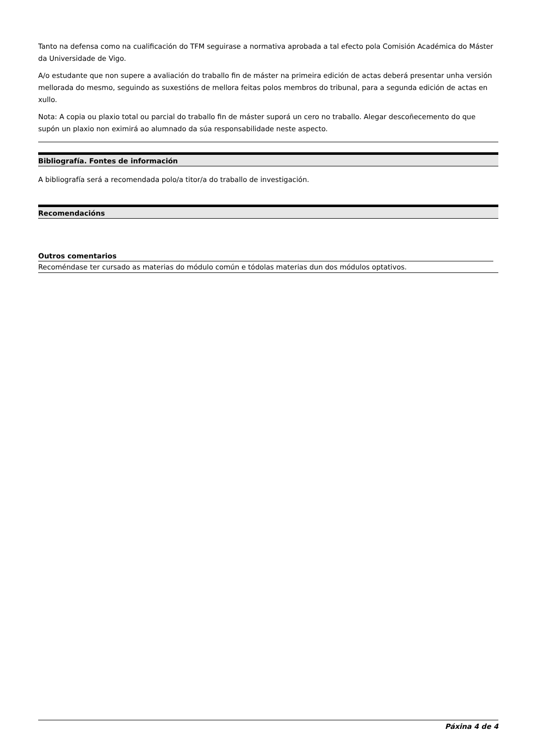Tanto na defensa como na cualificación do TFM seguirase a normativa aprobada a tal efecto pola Comisión Académica do Máster da Universidade de Vigo.
A/o estudante que non supere a avaliación do traballo fin de máster na primeira edición de actas deberá presentar unha versión mellorada do mesmo, seguindo as suxestións de mellora feitas polos membros do tribunal, para a segunda edición de actas en xullo.
Nota: A copia ou plaxio total ou parcial do traballo fin de máster suporá un cero no traballo. Alegar descoñecemento do que supón un plaxio non eximirá ao alumnado da súa responsabilidade neste aspecto.
Bibliografía. Fontes de información
A bibliografía será a recomendada polo/a titor/a do traballo de investigación.
Recomendacións
Outros comentarios
Recoméndase ter cursado as materias do módulo común e tódolas materias dun dos módulos optativos.
Páxina 4 de 4